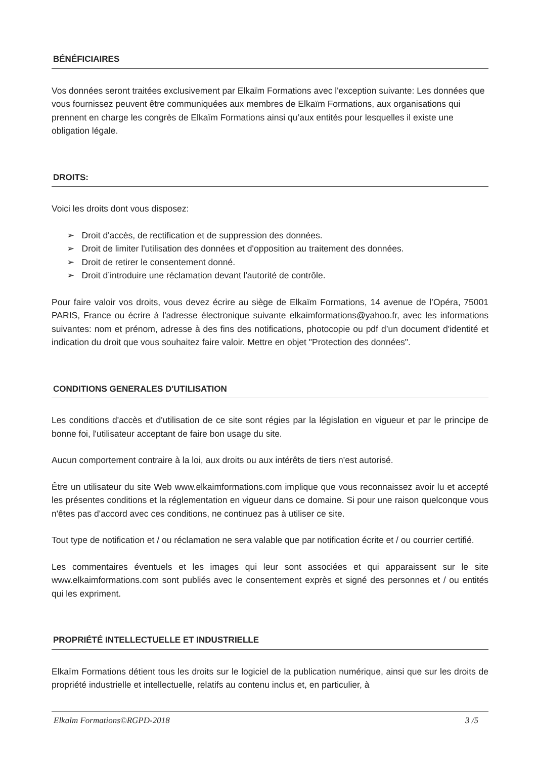BÉNÉFICIAIRES
Vos données seront traitées exclusivement par Elkaïm Formations avec l'exception suivante: Les données que vous fournissez peuvent être communiquées aux membres de Elkaïm Formations, aux organisations qui prennent en charge les congrès de Elkaïm Formations ainsi qu’aux entités pour lesquelles il existe une obligation légale.
DROITS:
Voici les droits dont vous disposez:
➢ Droit d'accès, de rectification et de suppression des données.
➢ Droit de limiter l'utilisation des données et d'opposition au traitement des données.
➢ Droit de retirer le consentement donné.
➢ Droit d’introduire une réclamation devant l'autorité de contrôle.
Pour faire valoir vos droits, vous devez écrire au siège de Elkaïm Formations, 14 avenue de l’Opéra, 75001 PARIS, France ou écrire à l'adresse électronique suivante elkaimformations@yahoo.fr, avec les informations suivantes: nom et prénom, adresse à des fins des notifications, photocopie ou pdf d’un document d'identité et indication du droit que vous souhaitez faire valoir. Mettre en objet "Protection des données".
CONDITIONS GENERALES D'UTILISATION
Les conditions d'accès et d'utilisation de ce site sont régies par la législation en vigueur et par le principe de bonne foi, l'utilisateur acceptant de faire bon usage du site.
Aucun comportement contraire à la loi, aux droits ou aux intérêts de tiers n'est autorisé.
Être un utilisateur du site Web www.elkaimformations.com implique que vous reconnaissez avoir lu et accepté les présentes conditions et la réglementation en vigueur dans ce domaine. Si pour une raison quelconque vous n'êtes pas d'accord avec ces conditions, ne continuez pas à utiliser ce site.
Tout type de notification et / ou réclamation ne sera valable que par notification écrite et / ou courrier certifié.
Les commentaires éventuels et les images qui leur sont associées et qui apparaissent sur le site www.elkaimformations.com sont publiés avec le consentement exprès et signé des personnes et / ou entités qui les expriment.
PROPRIÉTÉ INTELLECTUELLE ET INDUSTRIELLE
Elkaïm Formations détient tous les droits sur le logiciel de la publication numérique, ainsi que sur les droits de propriété industrielle et intellectuelle, relatifs au contenu inclus et, en particulier, à
Elkaïm Formations©RGPD-2018 3 /5